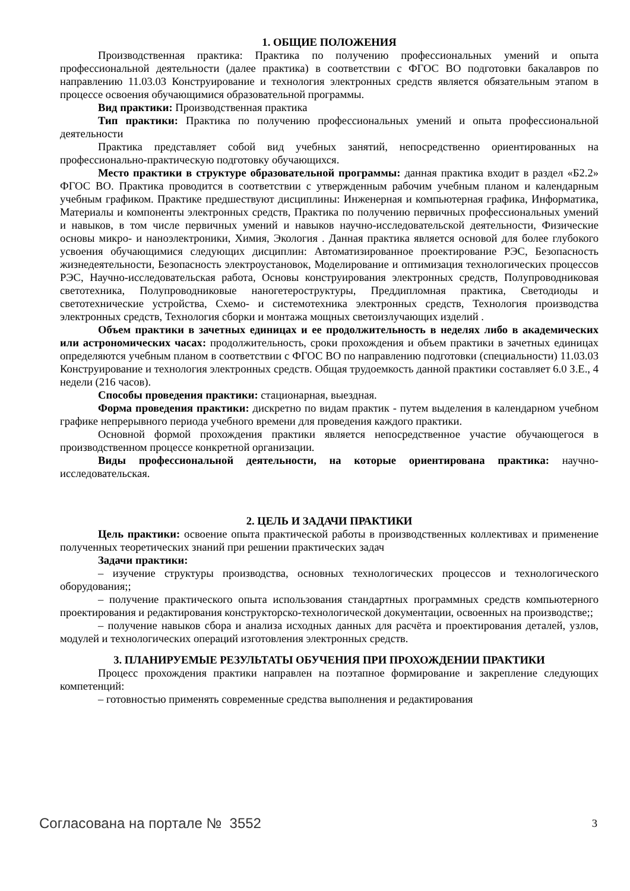1. ОБЩИЕ ПОЛОЖЕНИЯ
Производственная практика: Практика по получению профессиональных умений и опыта профессиональной деятельности (далее практика) в соответствии с ФГОС ВО подготовки бакалавров по направлению 11.03.03 Конструирование и технология электронных средств является обязательным этапом в процессе освоения обучающимися образовательной программы.
Вид практики: Производственная практика
Тип практики: Практика по получению профессиональных умений и опыта профессиональной деятельности
Практика представляет собой вид учебных занятий, непосредственно ориентированных на профессионально-практическую подготовку обучающихся.
Место практики в структуре образовательной программы: данная практика входит в раздел «Б2.2» ФГОС ВО. Практика проводится в соответствии с утвержденным рабочим учебным планом и календарным учебным графиком. Практике предшествуют дисциплины: Инженерная и компьютерная графика, Информатика, Материалы и компоненты электронных средств, Практика по получению первичных профессиональных умений и навыков, в том числе первичных умений и навыков научно-исследовательской деятельности, Физические основы микро- и наноэлектроники, Химия, Экология . Данная практика является основой для более глубокого усвоения обучающимися следующих дисциплин: Автоматизированное проектирование РЭС, Безопасность жизнедеятельности, Безопасность электроустановок, Моделирование и оптимизация технологических процессов РЭС, Научно-исследовательская работа, Основы конструирования электронных средств, Полупроводниковая светотехника, Полупроводниковые наногетероструктуры, Преддипломная практика, Светодиоды и светотехнические устройства, Схемо- и системотехника электронных средств, Технология производства электронных средств, Технология сборки и монтажа мощных светоизлучающих изделий .
Объем практики в зачетных единицах и ее продолжительность в неделях либо в академических или астрономических часах: продолжительность, сроки прохождения и объем практики в зачетных единицах определяются учебным планом в соответствии с ФГОС ВО по направлению подготовки (специальности) 11.03.03 Конструирование и технология электронных средств. Общая трудоемкость данной практики составляет 6.0 З.Е., 4 недели (216 часов).
Способы проведения практики: стационарная, выездная.
Форма проведения практики: дискретно по видам практик - путем выделения в календарном учебном графике непрерывного периода учебного времени для проведения каждого практики.
Основной формой прохождения практики является непосредственное участие обучающегося в производственном процессе конкретной организации.
Виды профессиональной деятельности, на которые ориентирована практика: научно-исследовательская.
2. ЦЕЛЬ И ЗАДАЧИ ПРАКТИКИ
Цель практики: освоение опыта практической работы в производственных коллективах и применение полученных теоретических знаний при решении практических задач
Задачи практики:
– изучение структуры производства, основных технологических процессов и технологического оборудования;;
– получение практического опыта использования стандартных программных средств компьютерного проектирования и редактирования конструкторско-технологической документации, освоенных на производстве;;
– получение навыков сбора и анализа исходных данных для расчёта и проектирования деталей, узлов, модулей и технологических операций изготовления электронных средств.
3. ПЛАНИРУЕМЫЕ РЕЗУЛЬТАТЫ ОБУЧЕНИЯ ПРИ ПРОХОЖДЕНИИ ПРАКТИКИ
Процесс прохождения практики направлен на поэтапное формирование и закрепление следующих компетенций:
– готовностью применять современные средства выполнения и редактирования
Согласована на портале № 3552 3